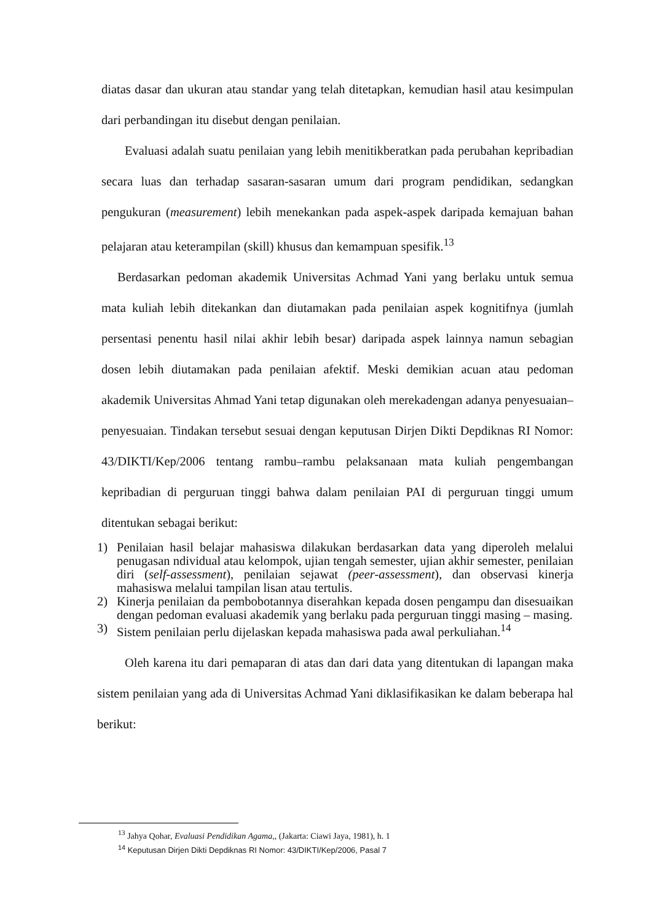diatas dasar dan ukuran atau standar yang telah ditetapkan, kemudian hasil atau kesimpulan dari perbandingan itu disebut dengan penilaian.
Evaluasi adalah suatu penilaian yang lebih menitikberatkan pada perubahan kepribadian secara luas dan terhadap sasaran-sasaran umum dari program pendidikan, sedangkan pengukuran (measurement) lebih menekankan pada aspek-aspek daripada kemajuan bahan pelajaran atau keterampilan (skill) khusus dan kemampuan spesifik.<sup>13</sup>
Berdasarkan pedoman akademik Universitas Achmad Yani yang berlaku untuk semua mata kuliah lebih ditekankan dan diutamakan pada penilaian aspek kognitifnya (jumlah persentasi penentu hasil nilai akhir lebih besar) daripada aspek lainnya namun sebagian dosen lebih diutamakan pada penilaian afektif. Meski demikian acuan atau pedoman akademik Universitas Ahmad Yani tetap digunakan oleh merekadengan adanya penyesuaian– penyesuaian. Tindakan tersebut sesuai dengan keputusan Dirjen Dikti Depdiknas RI Nomor: 43/DIKTI/Kep/2006 tentang rambu–rambu pelaksanaan mata kuliah pengembangan kepribadian di perguruan tinggi bahwa dalam penilaian PAI di perguruan tinggi umum ditentukan sebagai berikut:
1) Penilaian hasil belajar mahasiswa dilakukan berdasarkan data yang diperoleh melalui penugasan ndividual atau kelompok, ujian tengah semester, ujian akhir semester, penilaian diri (self-assessment), penilaian sejawat (peer-assessment), dan observasi kinerja mahasiswa melalui tampilan lisan atau tertulis.
2) Kinerja penilaian da pembobotannya diserahkan kepada dosen pengampu dan disesuaikan dengan pedoman evaluasi akademik yang berlaku pada perguruan tinggi masing – masing.
3) Sistem penilaian perlu dijelaskan kepada mahasiswa pada awal perkuliahan.<sup>14</sup>
Oleh karena itu dari pemaparan di atas dan dari data yang ditentukan di lapangan maka sistem penilaian yang ada di Universitas Achmad Yani diklasifikasikan ke dalam beberapa hal berikut:
<sup>13</sup> Jahya Qohar, Evaluasi Pendidikan Agama,, (Jakarta: Ciawi Jaya, 1981), h. 1
<sup>14</sup> Keputusan Dirjen Dikti Depdiknas RI Nomor: 43/DIKTI/Kep/2006, Pasal 7